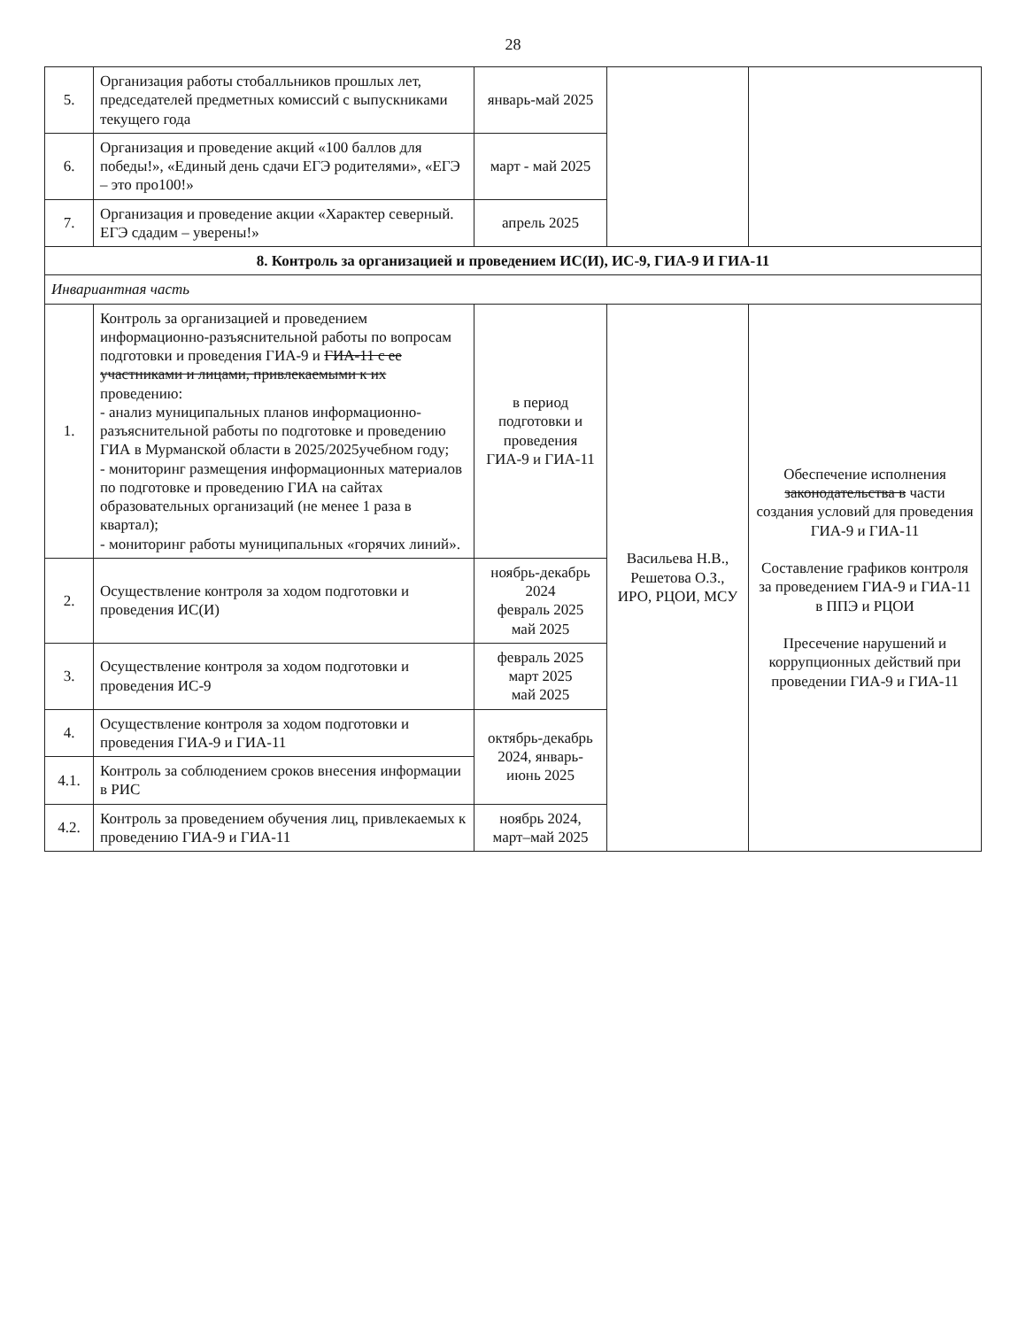28
| 5. | Организация работы стобалльников прошлых лет, председателей предметных комиссий с выпускниками текущего года | январь-май 2025 | | |
| 6. | Организация и проведение акций «100 баллов для победы!», «Единый день сдачи ЕГЭ родителями», «ЕГЭ – это про100!» | март - май 2025 | | |
| 7. | Организация и проведение акции «Характер северный. ЕГЭ сдадим – уверены!» | апрель 2025 | | |
| 8. Контроль за организацией и проведением ИС(И), ИС-9, ГИА-9 И ГИА-11 | | | | |
| Инвариантная часть | | | | |
| 1. | Контроль за организацией и проведением информационно-разъяснительной работы по вопросам подготовки и проведения ГИА-9 и ГИА-11 с ее участниками и лицами, привлекаемыми к их проведению: - анализ муниципальных планов информационно-разъяснительной работы по подготовке и проведению ГИА в Мурманской области в 2025/2025учебном году; - мониторинг размещения информационных материалов по подготовке и проведению ГИА на сайтах образовательных организаций (не менее 1 раза в квартал); - мониторинг работы муниципальных «горячих линий». | в период подготовки и проведения ГИА-9 и ГИА-11 | Васильева Н.В., Решетова О.З., ИРО, РЦОИ, МСУ | Обеспечение исполнения законодательства в части создания условий для проведения ГИА-9 и ГИА-11 Составление графиков контроля за проведением ГИА-9 и ГИА-11 в ППЭ и РЦОИ Пресечение нарушений и коррупционных действий при проведении ГИА-9 и ГИА-11 |
| 2. | Осуществление контроля за ходом подготовки и проведения ИС(И) | ноябрь-декабрь 2024 февраль 2025 май 2025 | | |
| 3. | Осуществление контроля за ходом подготовки и проведения ИС-9 | февраль 2025 март 2025 май 2025 | | |
| 4. | Осуществление контроля за ходом подготовки и проведения ГИА-9 и ГИА-11 | октябрь-декабрь 2024, январь-июнь 2025 | | |
| 4.1. | Контроль за соблюдением сроков внесения информации в РИС | | | |
| 4.2. | Контроль за проведением обучения лиц, привлекаемых к проведению ГИА-9 и ГИА-11 | ноябрь 2024, март–май 2025 | | |